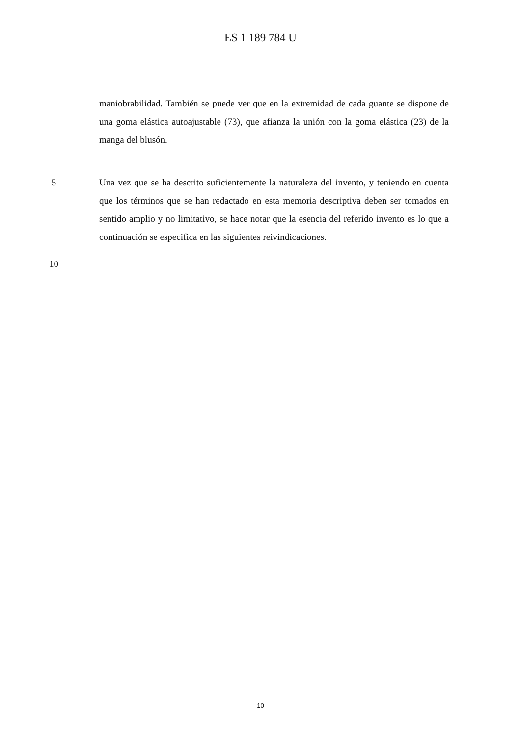ES 1 189 784 U
maniobrabilidad. También se puede ver que en la extremidad de cada guante se dispone de una goma elástica autoajustable (73), que afianza la unión con la goma elástica (23) de la manga del blusón.
5 Una vez que se ha descrito suficientemente la naturaleza del invento, y teniendo en cuenta que los términos que se han redactado en esta memoria descriptiva deben ser tomados en sentido amplio y no limitativo, se hace notar que la esencia del referido invento es lo que a continuación se especifica en las siguientes reivindicaciones.
10
10